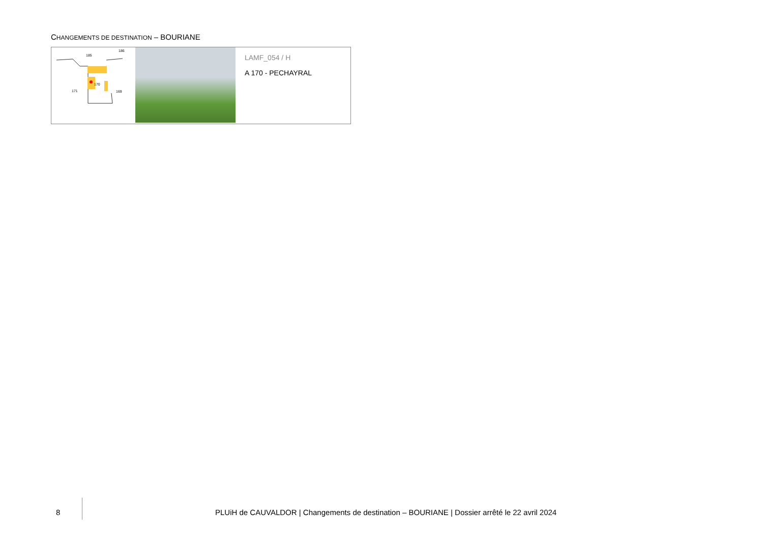CHANGEMENTS DE DESTINATION – BOURIANE
185
171
170
169
186
LAMF_054 / H
A 170 - PECHAYRAL
8
PLUiH de CAUVALDOR | Changements de destination – BOURIANE | Dossier arrêté le 22 avril 2024